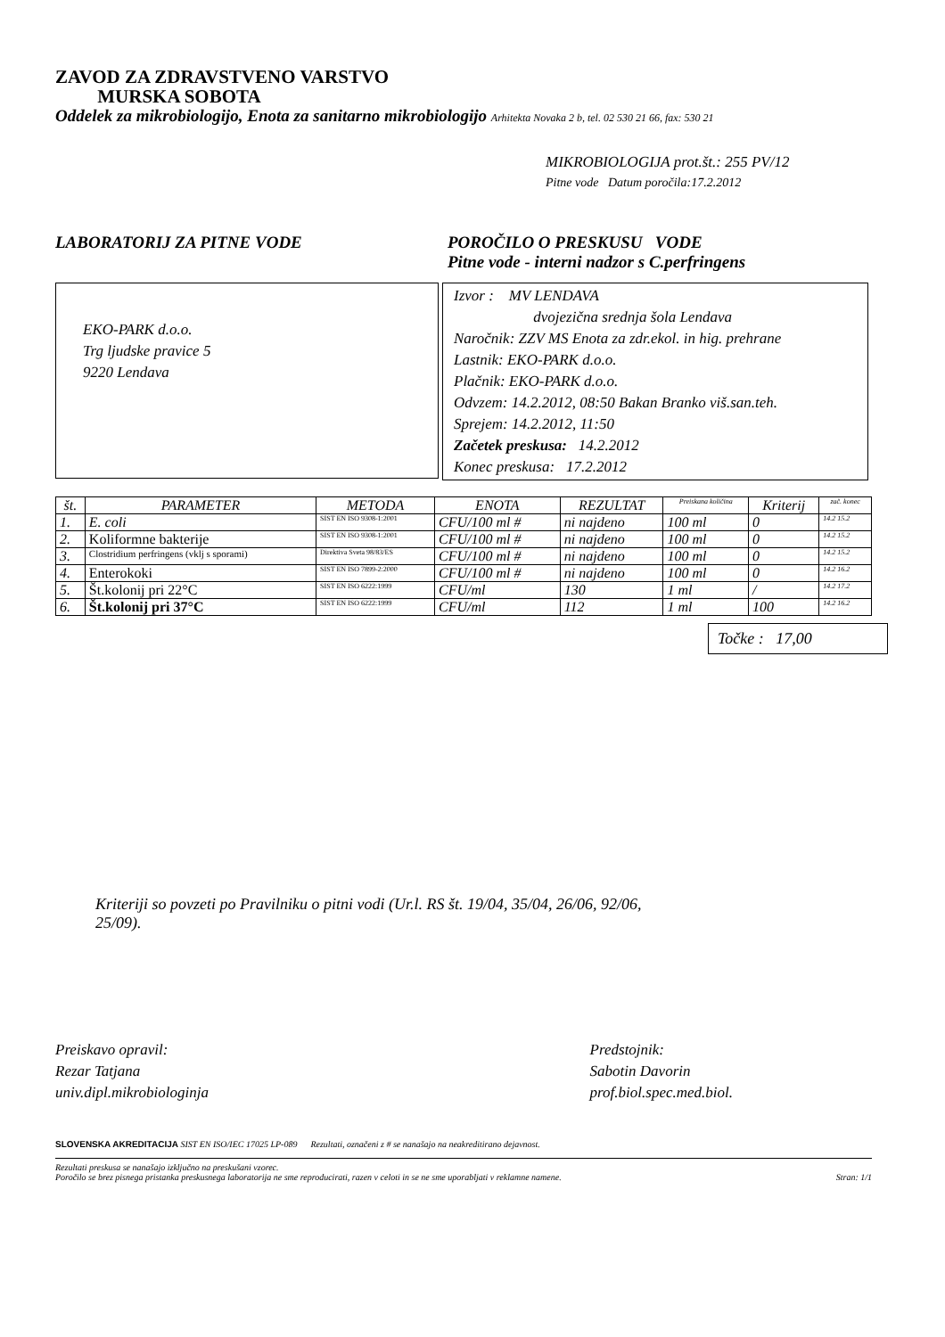ZAVOD ZA ZDRAVSTVENO VARSTVO
MURSKA SOBOTA
Oddelek za mikrobiologijo, Enota za sanitarno mikrobiologijo Arhitekta Novaka 2 b, tel. 02 530 21 66, fax: 530 21
MIKROBIOLOGIJA prot.št.: 255 PV/12
Pitne vode Datum poročila:17.2.2012
LABORATORIJ ZA PITNE VODE POROČILO O PRESKUSU VODE
Pitne vode - interni nadzor s C.perfringens
EKO-PARK d.o.o.
Trg ljudske pravice 5
9220 Lendava
Izvor : MV LENDAVA
dvojezična srednja šola Lendava
Naročnik: ZZV MS Enota za zdr.ekol. in hig. prehrane
Lastnik: EKO-PARK d.o.o.
Plačnik: EKO-PARK d.o.o.
Odvzem: 14.2.2012, 08:50 Bakan Branko viš.san.teh.
Sprejem: 14.2.2012, 11:50
Začetek preskusa: 14.2.2012
Konec preskusa: 17.2.2012
| št. | PARAMETER | METODA | ENOTA | REZULTAT | Preiskana količina | Kriterij | zač. konec |
| --- | --- | --- | --- | --- | --- | --- | --- |
| 1. | E. coli | SIST EN ISO 9308-1:2001 | CFU/100 ml # | ni najdeno | 100 ml | 0 | 14.2 15.2 |
| 2. | Koliformne bakterije | SIST EN ISO 9308-1:2001 | CFU/100 ml # | ni najdeno | 100 ml | 0 | 14.2 15.2 |
| 3. | Clostridium perfringens (vklj s sporami) | Direktiva Sveta 98/83/ES | CFU/100 ml # | ni najdeno | 100 ml | 0 | 14.2 15.2 |
| 4. | Enterokoki | SIST EN ISO 7899-2:2000 | CFU/100 ml # | ni najdeno | 100 ml | 0 | 14.2 16.2 |
| 5. | Št.kolonij pri 22°C | SIST EN ISO 6222:1999 | CFU/ml | 130 | 1 ml | / | 14.2 17.2 |
| 6. | Št.kolonij pri 37°C | SIST EN ISO 6222:1999 | CFU/ml | 112 | 1 ml | 100 | 14.2 16.2 |
Točke : 17,00
Kriteriji so povzeti po Pravilniku o pitni vodi (Ur.l. RS št. 19/04, 35/04, 26/06, 92/06, 25/09).
Preiskavo opravil:
Rezar Tatjana
univ.dipl.mikrobiologinja
Predstojnik:
Sabotin Davorin
prof.biol.spec.med.biol.
SLOVENSKA AKREDITACIJA SIST EN ISO/IEC 17025 LP-089 Rezultati, označeni z # se nanašajo na neakreditirano dejavnost.
Rezultati preskusa se nanašajo izključno na preskušani vzorec.
Poročilo se brez pisnega pristanka preskusnega laboratorija ne sme reproducirati, razen v celoti in se ne sme uporabljati v reklamne namene.
Stran: 1/1